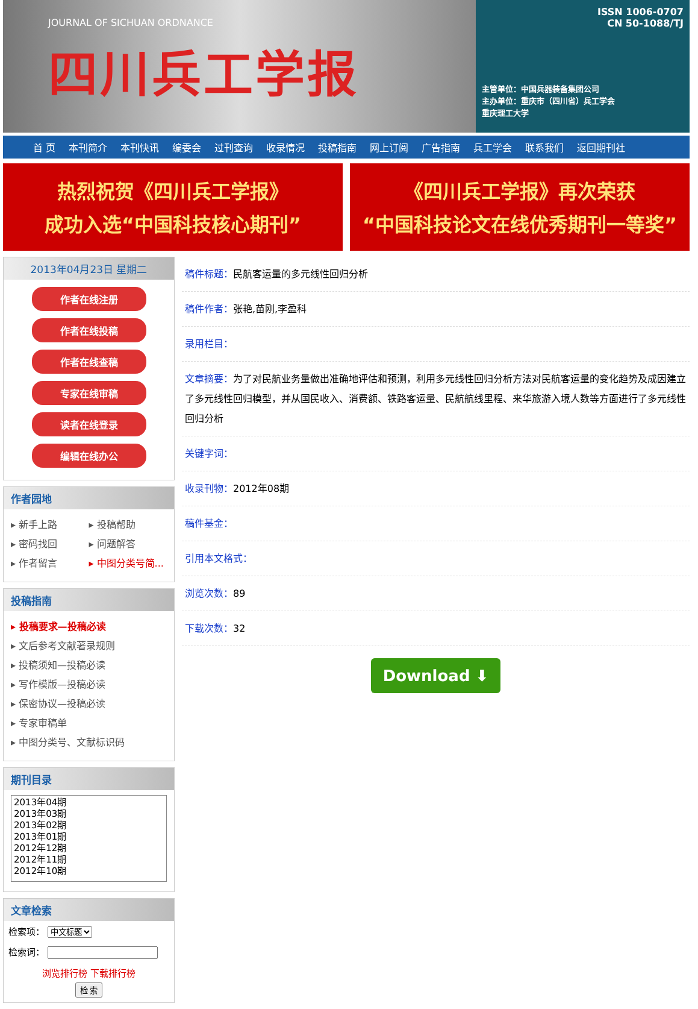JOURNAL OF SICHUAN ORDNANCE
四川兵工学报
ISSN 1006-0707
CN 50-1088/TJ
主管单位：中国兵器装备集团公司
主办单位：重庆市（四川省）兵工学会
重庆理工大学
首 页 本刊简介 本刊快讯 编委会 过刊查询 收录情况 投稿指南 网上订阅 广告指南 兵工学会 联系我们 返回期刊社
热烈祝贺《四川兵工学报》
成功入选“中国科技核心期刊”
《四川兵工学报》再次荣获
“中国科技论文在线优秀期刊一等奖”
2013年04月23日 星期二
作者在线注册
作者在线投稿
作者在线查稿
专家在线审稿
读者在线登录
编辑在线办公
作者园地
▸ 新手上路
▸ 投稿帮助
▸ 密码找回
▸ 问题解答
▸ 作者留言
▸ 中图分类号简...
投稿指南
▸ 投稿要求—投稿必读
▸ 文后参考文献著录规则
▸ 投稿须知—投稿必读
▸ 写作模版—投稿必读
▸ 保密协议—投稿必读
▸ 专家审稿单
▸ 中图分类号、文献标识码
期刊目录
2013年04期
2013年03期
2013年02期
2013年01期
2012年12期
2012年11期
2012年10期
文章检索
检索项： 中文标题
检索词：
浏览排行榜 下载排行榜
检 索
稿件标题：民航客运量的多元线性回归分析
稿件作者：张艳,苗刚,李盈科
录用栏目：
文章摘要：为了对民航业务量做出准确地评估和预测，利用多元线性回归分析方法对民航客运量的变化趋势及成因建立了多元线性回归模型，并从国民收入、消费额、铁路客运量、民航航线里程、来华旅游入境人数等方面进行了多元线性回归分析
关键字词：
收录刊物：2012年08期
稿件基金：
引用本文格式：
浏览次数：89
下载次数：32
Download ⬇